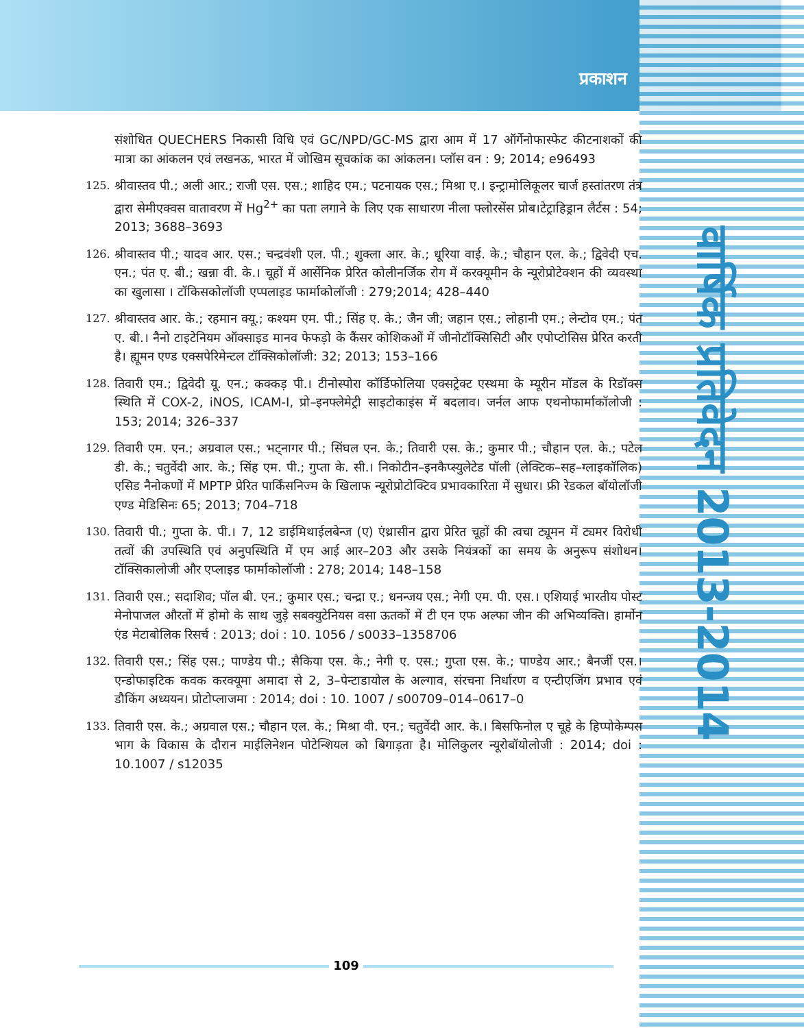प्रकाशन
वार्षिक प्रतिवेदन 2013-2014
संशोधित QUECHERS निकासी विधि एवं GC/NPD/GC-MS द्वारा आम में 17 ऑर्गेनोफास्फेट कीटनाशकों की मात्रा का आंकलन एवं लखनऊ, भारत में जोखिम सूचकांक का आंकलन। प्लॉस वन : 9; 2014; e96493
125. श्रीवास्तव पी.; अली आर.; राजी एस. एस.; शाहिद एम.; पटनायक एस.; मिश्रा ए.। इन्ट्रामोलिकूलर चार्ज हस्तांतरण तंत्र द्वारा सेमीएक्वस वातावरण में Hg<sup>2+</sup> का पता लगाने के लिए एक साधारण नीला फ्लोरसेंस प्रोब।टेट्राहिड्रान लैर्टस : 54; 2013; 3688–3693
126. श्रीवास्तव पी.; यादव आर. एस.; चन्द्रवंशी एल. पी.; शुक्ला आर. के.; धूरिया वाई. के.; चौहान एल. के.; द्विवेदी एच. एन.; पंत ए. बी.; खन्ना वी. के.। चूहों में आर्सेनिक प्रेरित कोलीनर्जिक रोग में करक्यूमीन के न्यूरोप्रोटेक्शन की व्यवस्था का खुलासा । टॉकिसकोलॉजी एप्पलाइड फार्माकोलॉजी : 279;2014; 428–440
127. श्रीवास्तव आर. के.; रहमान क्यू.; कश्यम एम. पी.; सिंह ए. के.; जैन जी; जहान एस.; लोहानी एम.; लेन्टोव एम.; पंत ए. बी.। नैनो टाइटेनियम ऑक्साइड मानव फेफड़ो के कैंसर कोशिकओं में जीनोटॉक्सिसिटी और एपोप्टोसिस प्रेरित करती है। ह्यूमन एण्ड एक्सपेरिमेन्टल टॉक्सिकोलॉजी: 32; 2013; 153–166
128. तिवारी एम.; द्विवेदी यू. एन.; कक्कड़ पी.। टीनोस्पोरा कॉर्डिफोलिया एक्सट्रेक्ट एस्थमा के म्यूरीन मॉडल के रिडॉक्स स्थिति में COX-2, iNOS, ICAM-I, प्रो–इनफ्लेमेट्री साइटोकाइंस में बदलाव। जर्नल आफ एथनोफार्माकॉलोजी : 153; 2014; 326–337
129. तिवारी एम. एन.; अग्रवाल एस.; भट्नागर पी.; सिंघल एन. के.; तिवारी एस. के.; कुमार पी.; चौहान एल. के.; पटेल डी. के.; चतुर्वेदी आर. के.; सिंह एम. पी.; गुप्ता के. सी.। निकोटीन–इनकैप्स्युलेटेड पॉली (लेक्टिक–सह–ग्लाइकॉलिक) एसिड नैनोकणों में MPTP प्रेरित पार्किंसनिज्म के खिलाफ न्यूरोप्रोटोक्टिव प्रभावकारिता में सुधार। फ्री रेडकल बॉयोलॉजी एण्ड मेडिसिनः 65; 2013; 704–718
130. तिवारी पी.; गुप्ता के. पी.। 7, 12 डाईमिथाईलबेन्ज (ए) एंथ्रासीन द्वारा प्रेरित चूहों की त्वचा ट्यूमन में ट्यमर विरोधी तत्वों की उपस्थिति एवं अनुपस्थिति में एम आई आर–203 और उसके नियंत्रकों का समय के अनुरूप संशोधन। टॉक्सिकालोजी और एप्लाइड फार्माकोलॉजी : 278; 2014; 148–158
131. तिवारी एस.; सदाशिव; पॉल बी. एन.; कुमार एस.; चन्द्रा ए.; धनन्जय एस.; नेगी एम. पी. एस.। एशियाई भारतीय पोस्ट मेनोपाजल औरतों में होमो के साथ जुड़े सबक्युटेनियस वसा ऊतकों में टी एन एफ अल्फा जीन की अभिव्यक्ति। हार्मोन एंड मेटाबोलिक रिसर्च : 2013; doi : 10. 1056 / s0033–1358706
132. तिवारी एस.; सिंह एस.; पाण्डेय पी.; सैकिया एस. के.; नेगी ए. एस.; गुप्ता एस. के.; पाण्डेय आर.; बैनर्जी एस.। एन्डोफाइटिक कवक करक्यूमा अमादा से 2, 3–पेन्टाडायोल के अल्गाव, संरचना निर्धारण व एन्टीएजिंग प्रभाव एवं डौकिंग अध्ययन। प्रोटोप्लाजमा : 2014; doi : 10. 1007 / s00709–014–0617–0
133. तिवारी एस. के.; अग्रवाल एस.; चौहान एल. के.; मिश्रा वी. एन.; चतुर्वेदी आर. के.। बिसफिनोल ए चूहे के हिप्पोकेम्पस भाग के विकास के दौरान माईलिनेशन पोटेन्शियल को बिगाड़ता है। मोलिकुलर न्यूरोबॉयोलोजी : 2014; doi : 10.1007 / s12035
109